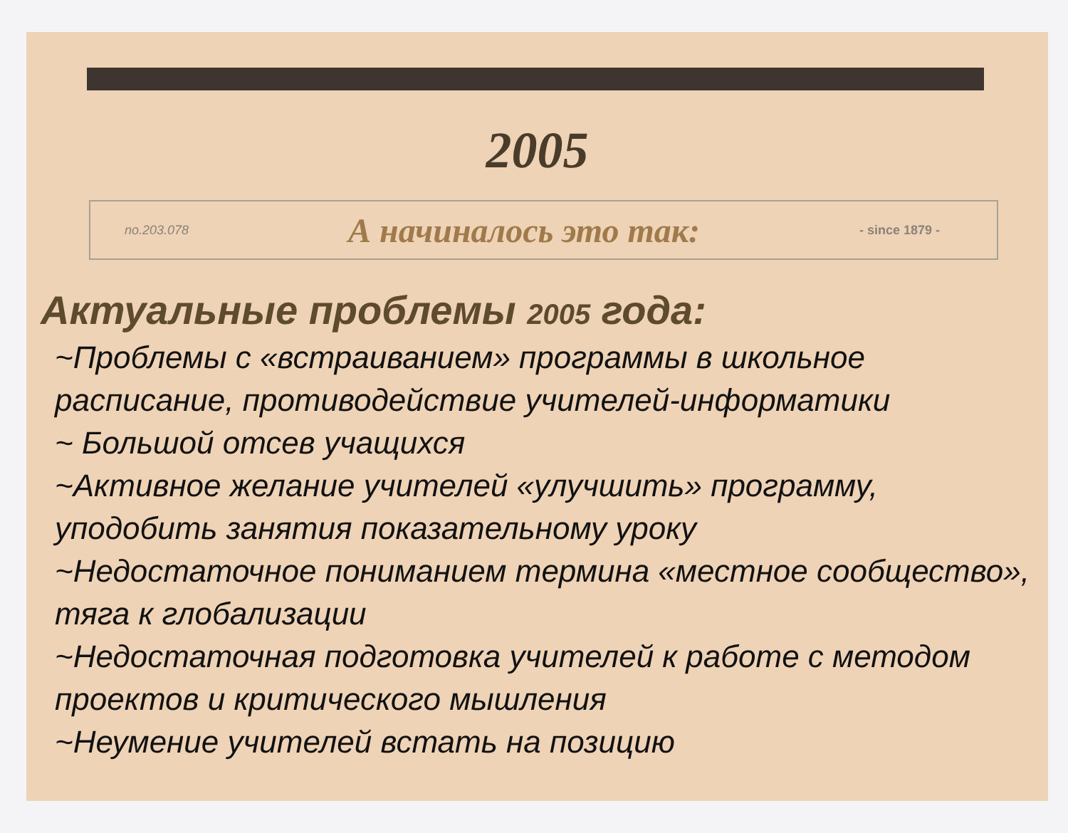2005
no.203.078 А начиналось это так: - since 1879 -
Актуальные проблемы 2005 года:
~Проблемы с «встраиванием» программы в школьное расписание, противодействие учителей-информатики
~ Большой отсев учащихся
~Активное желание учителей «улучшить» программу, уподобить занятия показательному уроку
~Недостаточное пониманием термина «местное сообщество», тяга к глобализации
~Недостаточная подготовка учителей к работе с методом проектов и критического мышления
~Неумение учителей встать на позицию